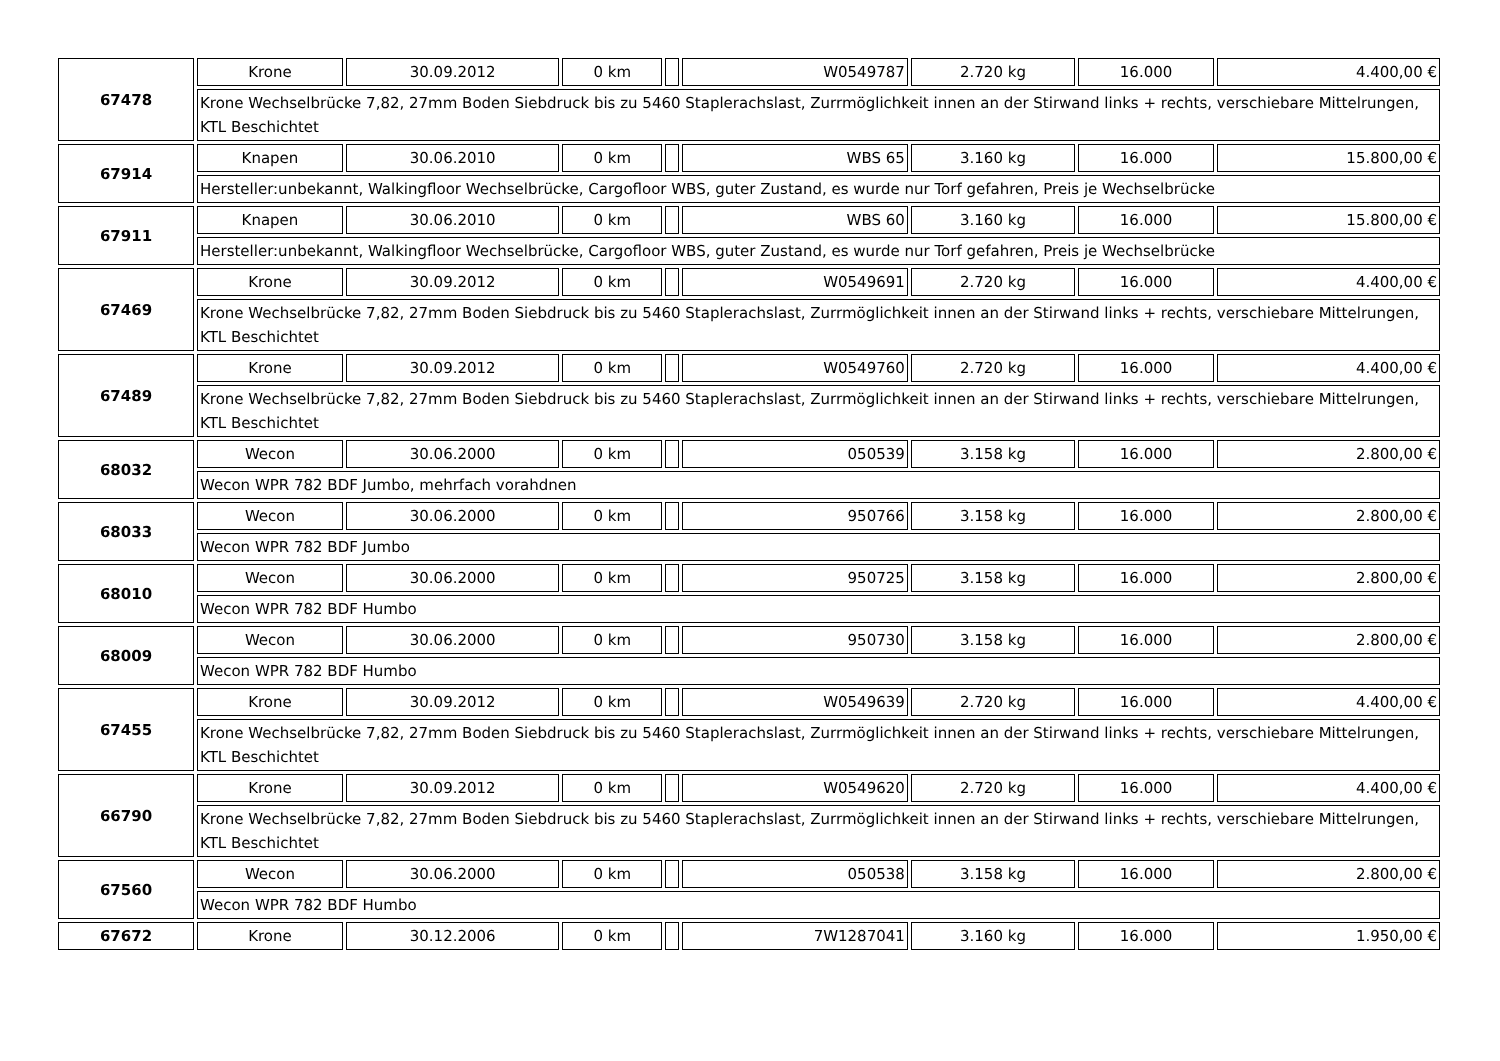| 67478 | Krone | 30.09.2012 | 0 km | | W0549787 | 2.720 kg | 16.000 | 4.400,00 € |
| | Krone Wechselbrücke 7,82, 27mm Boden Siebdruck bis zu 5460 Staplerachslast, Zurrmöglichkeit innen an der Stirwand links + rechts, verschiebare Mittelrungen, KTL Beschichtet | | | | | | | |
| 67914 | Knapen | 30.06.2010 | 0 km | | WBS 65 | 3.160 kg | 16.000 | 15.800,00 € |
| | Hersteller:unbekannt, Walkingfloor Wechselbrücke, Cargofloor WBS, guter Zustand, es wurde nur Torf gefahren, Preis je Wechselbrücke | | | | | | | |
| 67911 | Knapen | 30.06.2010 | 0 km | | WBS 60 | 3.160 kg | 16.000 | 15.800,00 € |
| | Hersteller:unbekannt, Walkingfloor Wechselbrücke, Cargofloor WBS, guter Zustand, es wurde nur Torf gefahren, Preis je Wechselbrücke | | | | | | | |
| 67469 | Krone | 30.09.2012 | 0 km | | W0549691 | 2.720 kg | 16.000 | 4.400,00 € |
| | Krone Wechselbrücke 7,82, 27mm Boden Siebdruck bis zu 5460 Staplerachslast, Zurrmöglichkeit innen an der Stirwand links + rechts, verschiebare Mittelrungen, KTL Beschichtet | | | | | | | |
| 67489 | Krone | 30.09.2012 | 0 km | | W0549760 | 2.720 kg | 16.000 | 4.400,00 € |
| | Krone Wechselbrücke 7,82, 27mm Boden Siebdruck bis zu 5460 Staplerachslast, Zurrmöglichkeit innen an der Stirwand links + rechts, verschiebare Mittelrungen, KTL Beschichtet | | | | | | | |
| 68032 | Wecon | 30.06.2000 | 0 km | | 050539 | 3.158 kg | 16.000 | 2.800,00 € |
| | Wecon WPR 782 BDF Jumbo, mehrfach vorahdnen | | | | | | | |
| 68033 | Wecon | 30.06.2000 | 0 km | | 950766 | 3.158 kg | 16.000 | 2.800,00 € |
| | Wecon WPR 782 BDF Jumbo | | | | | | | |
| 68010 | Wecon | 30.06.2000 | 0 km | | 950725 | 3.158 kg | 16.000 | 2.800,00 € |
| | Wecon WPR 782 BDF Humbo | | | | | | | |
| 68009 | Wecon | 30.06.2000 | 0 km | | 950730 | 3.158 kg | 16.000 | 2.800,00 € |
| | Wecon WPR 782 BDF Humbo | | | | | | | |
| 67455 | Krone | 30.09.2012 | 0 km | | W0549639 | 2.720 kg | 16.000 | 4.400,00 € |
| | Krone Wechselbrücke 7,82, 27mm Boden Siebdruck bis zu 5460 Staplerachslast, Zurrmöglichkeit innen an der Stirwand links + rechts, verschiebare Mittelrungen, KTL Beschichtet | | | | | | | |
| 66790 | Krone | 30.09.2012 | 0 km | | W0549620 | 2.720 kg | 16.000 | 4.400,00 € |
| | Krone Wechselbrücke 7,82, 27mm Boden Siebdruck bis zu 5460 Staplerachslast, Zurrmöglichkeit innen an der Stirwand links + rechts, verschiebare Mittelrungen, KTL Beschichtet | | | | | | | |
| 67560 | Wecon | 30.06.2000 | 0 km | | 050538 | 3.158 kg | 16.000 | 2.800,00 € |
| | Wecon WPR 782 BDF Humbo | | | | | | | |
| 67672 | Krone | 30.12.2006 | 0 km | | 7W1287041 | 3.160 kg | 16.000 | 1.950,00 € |